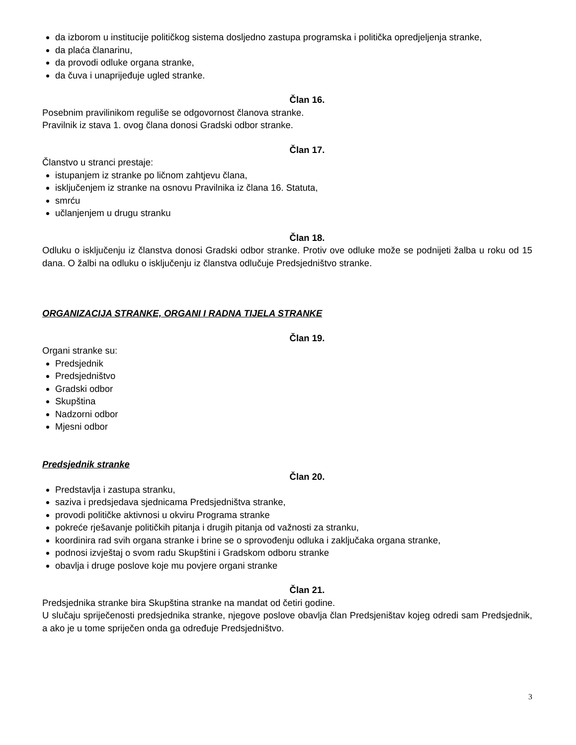da izborom u institucije političkog sistema dosljedno zastupa programska i politička opredjeljenja stranke,
da plaća članarinu,
da provodi odluke organa stranke,
da čuva i unaprijeđuje ugled stranke.
Član 16.
Posebnim pravilinikom reguliše se odgovornost članova stranke.
Pravilnik iz stava 1. ovog člana donosi Gradski odbor stranke.
Član 17.
Članstvo u stranci prestaje:
istupanjem iz stranke po ličnom zahtjevu člana,
isključenjem iz stranke na osnovu Pravilnika iz člana 16. Statuta,
smrću
učlanjenjem u drugu stranku
Član 18.
Odluku o isključenju iz članstva donosi Gradski odbor stranke. Protiv ove odluke može se podnijeti žalba u roku od 15 dana. O žalbi na odluku o isključenju iz članstva odlučuje Predsjedništvo stranke.
ORGANIZACIJA STRANKE, ORGANI I RADNA TIJELA STRANKE
Član 19.
Organi stranke su:
Predsjednik
Predsjedništvo
Gradski odbor
Skupština
Nadzorni odbor
Mjesni odbor
Predsjednik stranke
Član 20.
Predstavlja i zastupa stranku,
saziva i predsjedava sjednicama Predsjedništva stranke,
provodi političke aktivnosi u okviru Programa stranke
pokreće rješavanje političkih pitanja i drugih pitanja od važnosti za stranku,
koordinira rad svih organa stranke i brine se o sprovođenju odluka i zaključaka organa stranke,
podnosi izvještaj o svom radu Skupštini i Gradskom odboru stranke
obavlja i druge poslove koje mu povjere organi stranke
Član 21.
Predsjednika stranke bira Skupština stranke na mandat od četiri godine.
U slučaju spriječenosti predsjednika stranke, njegove poslove obavlja član Predsjeništav kojeg odredi sam Predsjednik, a ako je u tome spriječen onda ga određuje Predsjedništvo.
3